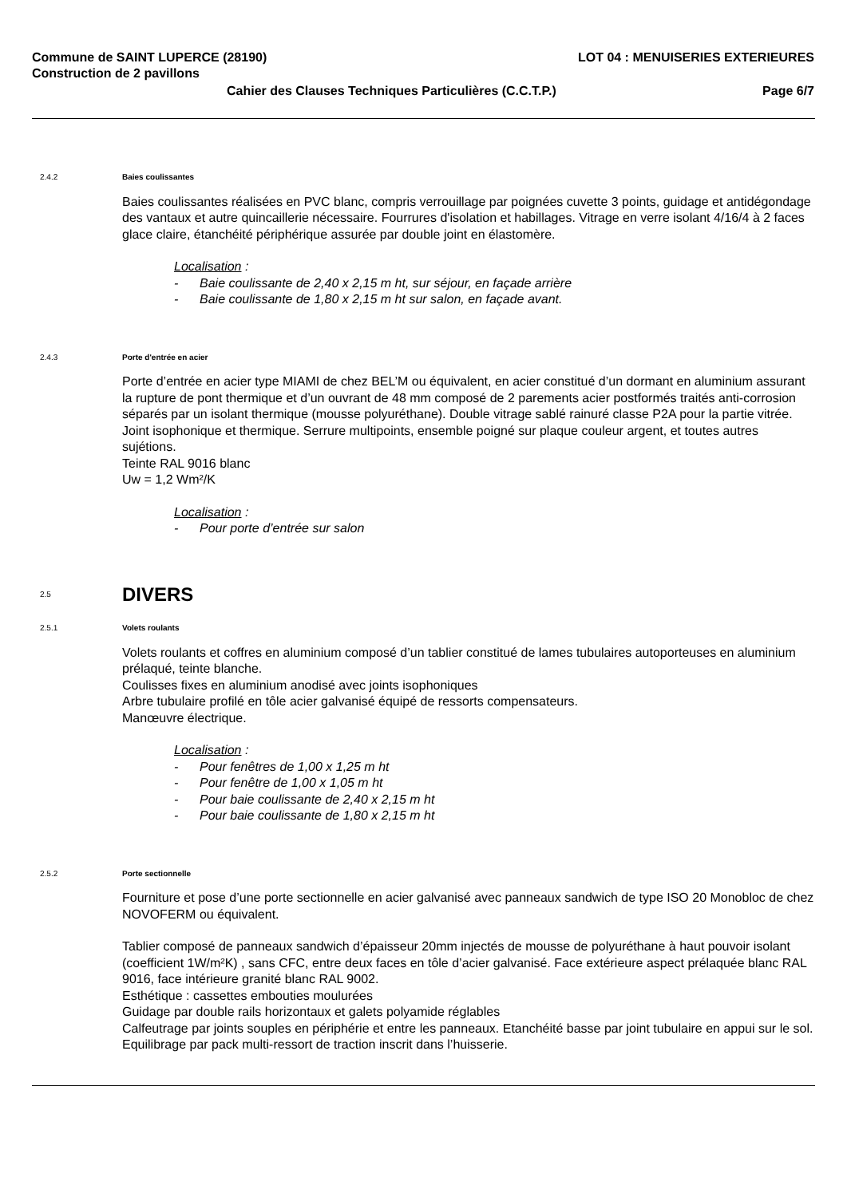Commune de SAINT LUPERCE (28190) LOT 04 : MENUISERIES EXTERIEURES
Construction de 2 pavillons
Cahier des Clauses Techniques Particulières (C.C.T.P.) Page 6/7
2.4.2 Baies coulissantes
Baies coulissantes réalisées en PVC blanc, compris verrouillage par poignées cuvette 3 points, guidage et antidégondage des vantaux et autre quincaillerie nécessaire. Fourrures d'isolation et habillages. Vitrage en verre isolant 4/16/4 à 2 faces glace claire, étanchéité périphérique assurée par double joint en élastomère.
Localisation :
- Baie coulissante de 2,40 x 2,15 m ht, sur séjour, en façade arrière
- Baie coulissante de 1,80 x 2,15 m ht sur salon, en façade avant.
2.4.3 Porte d'entrée en acier
Porte d’entrée en acier type MIAMI de chez BEL’M ou équivalent, en acier constitué d’un dormant en aluminium assurant la rupture de pont thermique et d’un ouvrant de 48 mm composé de 2 parements acier postformés traités anti-corrosion séparés par un isolant thermique (mousse polyuréthane). Double vitrage sablé rainuré classe P2A pour la partie vitrée. Joint isophonique et thermique. Serrure multipoints, ensemble poigné sur plaque couleur argent, et toutes autres sujétions.
Teinte RAL 9016 blanc
Uw = 1,2 Wm²/K
Localisation :
- Pour porte d’entrée sur salon
2.5 DIVERS
2.5.1 Volets roulants
Volets roulants et coffres en aluminium composé d’un tablier constitué de lames tubulaires autoporteuses en aluminium prélaqué, teinte blanche.
Coulisses fixes en aluminium anodisé avec joints isophoniques
Arbre tubulaire profilé en tôle acier galvanisé équipé de ressorts compensateurs.
Manœuvre électrique.
Localisation :
- Pour fenêtres de 1,00 x 1,25 m ht
- Pour fenêtre de 1,00 x 1,05 m ht
- Pour baie coulissante de 2,40 x 2,15 m ht
- Pour baie coulissante de 1,80 x 2,15 m ht
2.5.2 Porte sectionnelle
Fourniture et pose d’une porte sectionnelle en acier galvanisé avec panneaux sandwich de type ISO 20 Monobloc de chez NOVOFERM ou équivalent.
Tablier composé de panneaux sandwich d’épaisseur 20mm injectés de mousse de polyuréthane à haut pouvoir isolant (coefficient 1W/m²K) , sans CFC, entre deux faces en tôle d’acier galvanisé. Face extérieure aspect prélaquée blanc RAL 9016, face intérieure granité blanc RAL 9002.
Esthétique : cassettes embouties moulurées
Guidage par double rails horizontaux et galets polyamide réglables
Calfeutrage par joints souples en périphérie et entre les panneaux. Etanchéité basse par joint tubulaire en appui sur le sol.
Equilibrage par pack multi-ressort de traction inscrit dans l’huisserie.